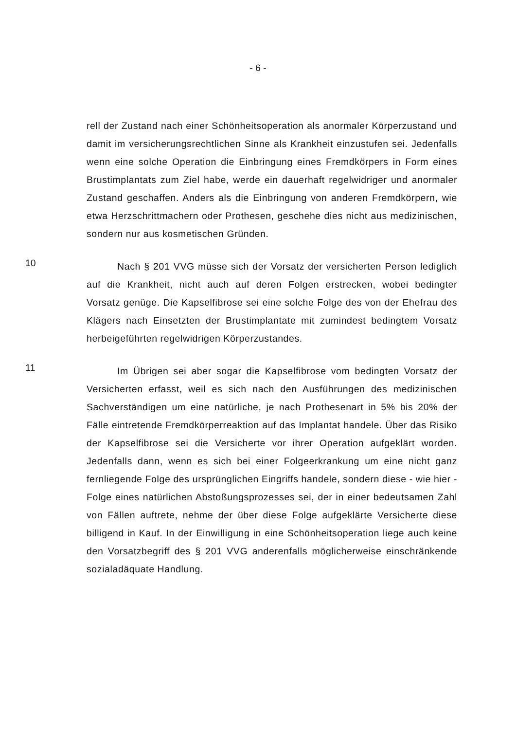- 6 -
rell der Zustand nach einer Schönheitsoperation als anormaler Körperzustand und damit im versicherungsrechtlichen Sinne als Krankheit einzustufen sei. Jedenfalls wenn eine solche Operation die Einbringung eines Fremdkörpers in Form eines Brustimplantats zum Ziel habe, werde ein dauerhaft regelwidriger und anormaler Zustand geschaffen. Anders als die Einbringung von anderen Fremdkörpern, wie etwa Herzschrittmachern oder Prothesen, geschehe dies nicht aus medizinischen, sondern nur aus kosmetischen Gründen.
10
Nach § 201 VVG müsse sich der Vorsatz der versicherten Person lediglich auf die Krankheit, nicht auch auf deren Folgen erstrecken, wobei bedingter Vorsatz genüge. Die Kapselfibrose sei eine solche Folge des von der Ehefrau des Klägers nach Einsetzten der Brustimplantate mit zumindest bedingtem Vorsatz herbeigeführten regelwidrigen Körperzustandes.
11
Im Übrigen sei aber sogar die Kapselfibrose vom bedingten Vorsatz der Versicherten erfasst, weil es sich nach den Ausführungen des medizinischen Sachverständigen um eine natürliche, je nach Prothesenart in 5% bis 20% der Fälle eintretende Fremdkörperreaktion auf das Implantat handele. Über das Risiko der Kapselfibrose sei die Versicherte vor ihrer Operation aufgeklärt worden. Jedenfalls dann, wenn es sich bei einer Folgeerkrankung um eine nicht ganz fernliegende Folge des ursprünglichen Eingriffs handele, sondern diese - wie hier - Folge eines natürlichen Abstoßungsprozesses sei, der in einer bedeutsamen Zahl von Fällen auftrete, nehme der über diese Folge aufgeklärte Versicherte diese billigend in Kauf. In der Einwilligung in eine Schönheitsoperation liege auch keine den Vorsatzbegriff des § 201 VVG anderenfalls möglicherweise einschränkende sozialadäquate Handlung.